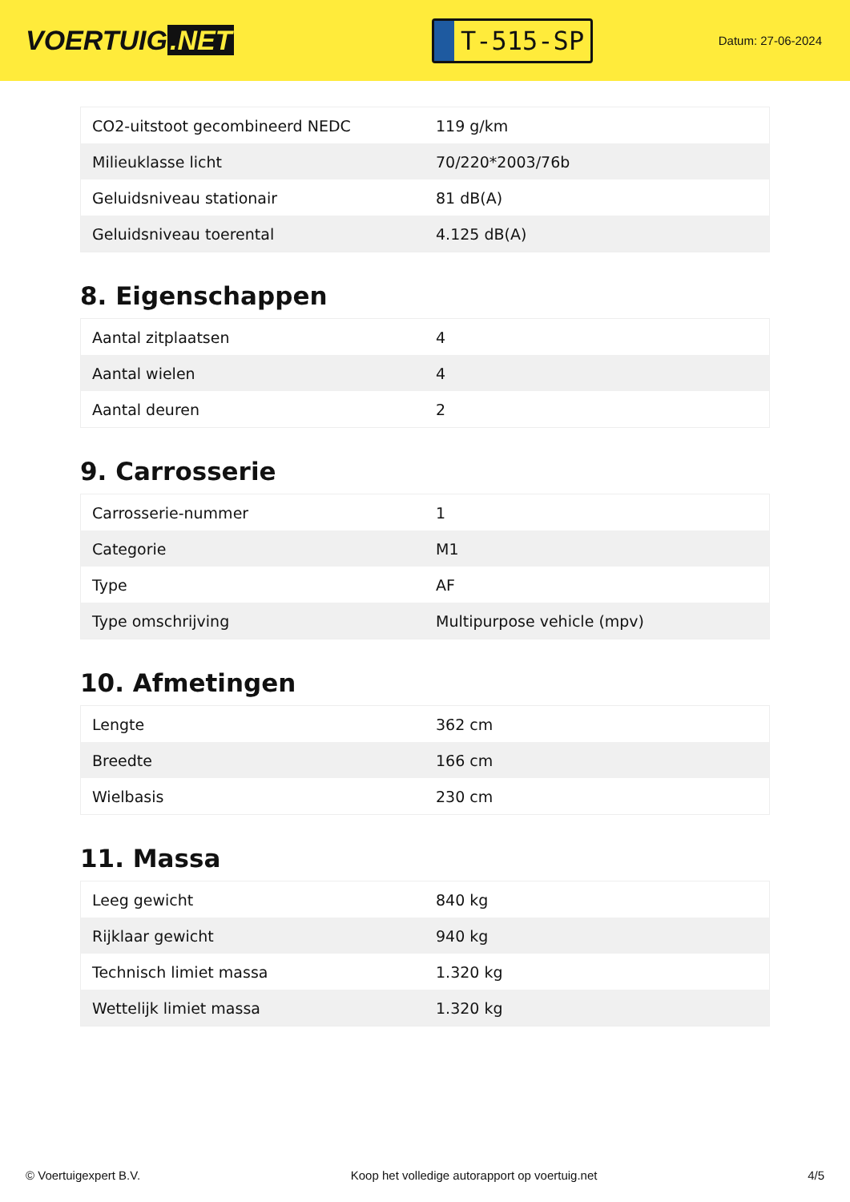VOERTUIG.NET
T-515-SP
Datum: 27-06-2024
| CO2-uitstoot gecombineerd NEDC | 119 g/km |
| Milieuklasse licht | 70/220*2003/76b |
| Geluidsniveau stationair | 81 dB(A) |
| Geluidsniveau toerental | 4.125 dB(A) |
8. Eigenschappen
| Aantal zitplaatsen | 4 |
| Aantal wielen | 4 |
| Aantal deuren | 2 |
9. Carrosserie
| Carrosserie-nummer | 1 |
| Categorie | M1 |
| Type | AF |
| Type omschrijving | Multipurpose vehicle (mpv) |
10. Afmetingen
| Lengte | 362 cm |
| Breedte | 166 cm |
| Wielbasis | 230 cm |
11. Massa
| Leeg gewicht | 840 kg |
| Rijklaar gewicht | 940 kg |
| Technisch limiet massa | 1.320 kg |
| Wettelijk limiet massa | 1.320 kg |
© Voertuigexpert B.V. Koop het volledige autorapport op voertuig.net 4/5